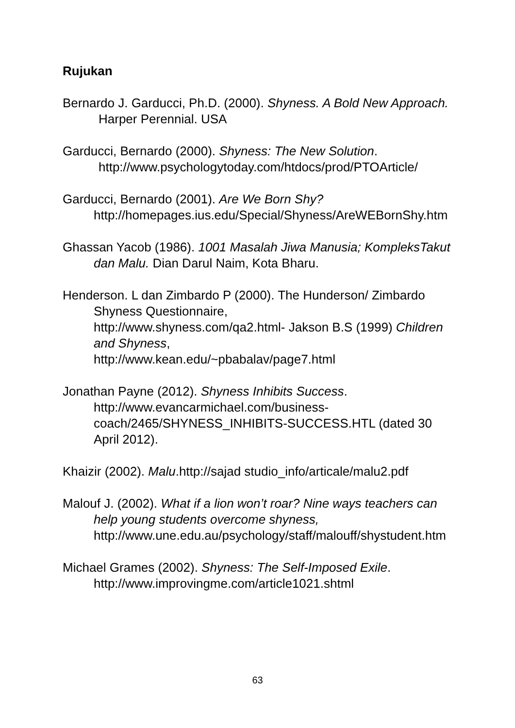Rujukan
Bernardo J. Garducci, Ph.D. (2000). Shyness. A Bold New Approach. Harper Perennial. USA
Garducci, Bernardo (2000). Shyness: The New Solution. http://www.psychologytoday.com/htdocs/prod/PTOArticle/
Garducci, Bernardo (2001). Are We Born Shy? http://homepages.ius.edu/Special/Shyness/AreWEBornShy.htm
Ghassan Yacob (1986). 1001 Masalah Jiwa Manusia; KompleksTakut dan Malu. Dian Darul Naim, Kota Bharu.
Henderson. L dan Zimbardo P (2000). The Hunderson/ Zimbardo Shyness Questionnaire,
http://www.shyness.com/qa2.html- Jakson B.S (1999) Children and Shyness,
http://www.kean.edu/~pbabalav/page7.html
Jonathan Payne (2012). Shyness Inhibits Success. http://www.evancarmichael.com/business-coach/2465/SHYNESS_INHIBITS-SUCCESS.HTL (dated 30 April 2012).
Khaizir (2002). Malu.http://sajad studio_info/articale/malu2.pdf
Malouf J. (2002). What if a lion won’t roar? Nine ways teachers can help young students overcome shyness, http://www.une.edu.au/psychology/staff/malouff/shystudent.htm
Michael Grames (2002). Shyness: The Self-Imposed Exile. http://www.improvingme.com/article1021.shtml
63